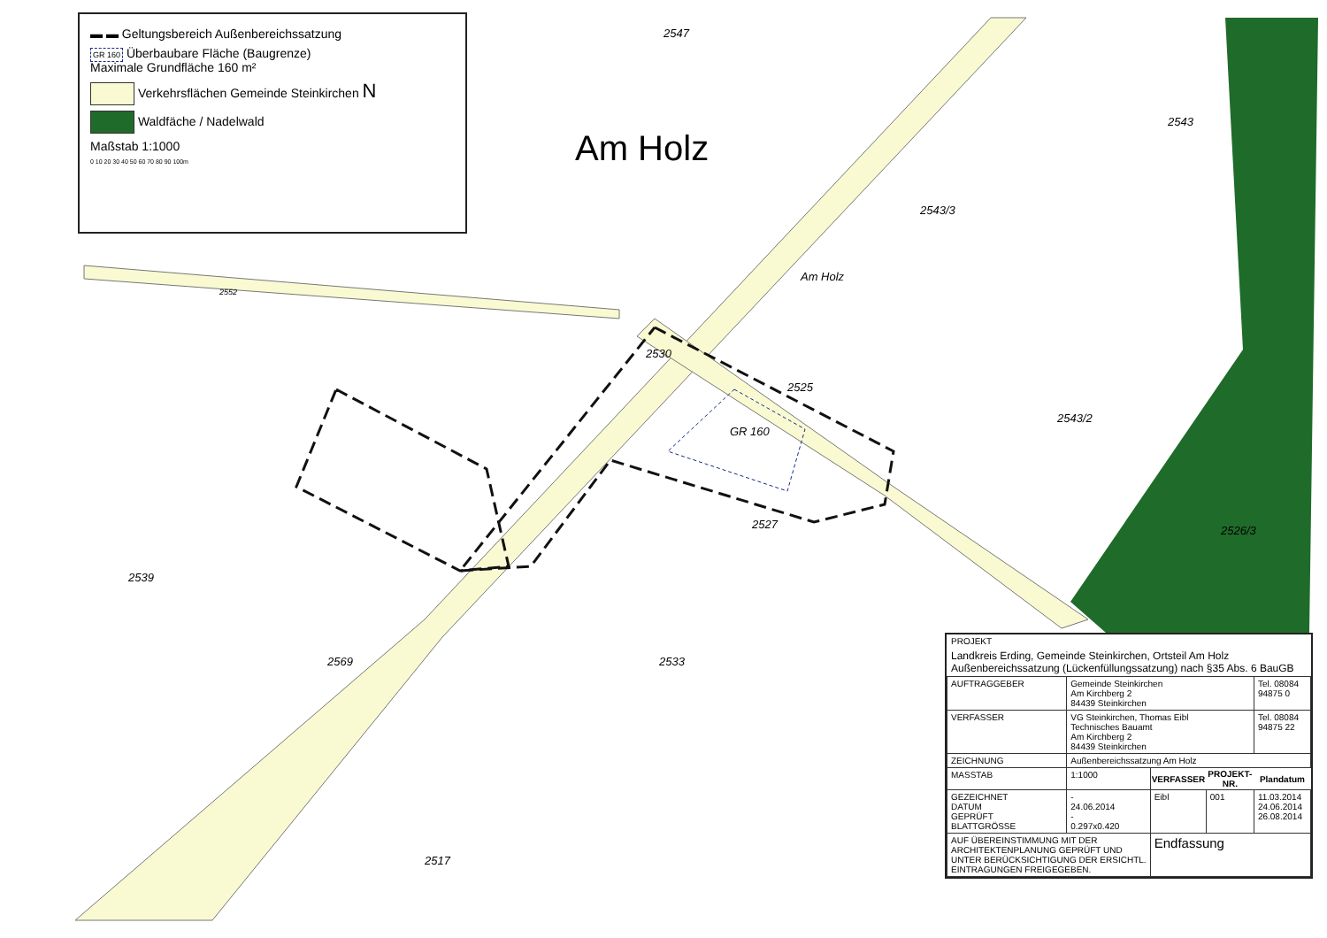▬ ▬ Geltungsbereich Außenbereichssatzung
GR 160 Überbaubare Fläche (Baugrenze)
Maximale Grundfläche 160 m²
Verkehrsflächen Gemeinde Steinkirchen N
Waldfäche / Nadelwald
Maßstab 1:1000
0 10 20 30 40 50 60 70 80 90 100m
Am Holz
2547
2543
2543/3
Am Holz
2552
2530
2525
GR 160
2543/2
2527 2526/3
2539
2569 2533
2517
PROJEKT
Landkreis Erding, Gemeinde Steinkirchen, Ortsteil Am Holz
Außenbereichssatzung (Lückenfüllungssatzung) nach §35 Abs. 6 BauGB
| AUFTRAGGEBER | Gemeinde Steinkirchen Am Kirchberg 2 84439 Steinkirchen | | | Tel. 08084 94875 0 |
| VERFASSER | VG Steinkirchen, Thomas Eibl Technisches Bauamt Am Kirchberg 2 84439 Steinkirchen | | | Tel. 08084 94875 22 |
| ZEICHNUNG | Außenbereichssatzung Am Holz | | | |
| MASSTAB | 1:1000 | VERFASSER | PROJEKT-NR. | Plandatum |
| GEZEICHNET DATUM GEPRÜFT BLATTGRÖSSE | - 24.06.2014 - 0.297x0.420 | Eibl | 001 | 11.03.2014 24.06.2014 26.08.2014 |
| AUF ÜBEREINSTIMMUNG MIT DER ARCHITEKTENPLANUNG GEPRÜFT UND UNTER BERÜCKSICHTIGUNG DER ERSICHTL. EINTRAGUNGEN FREIGEGEBEN. | | Endfassung | | |